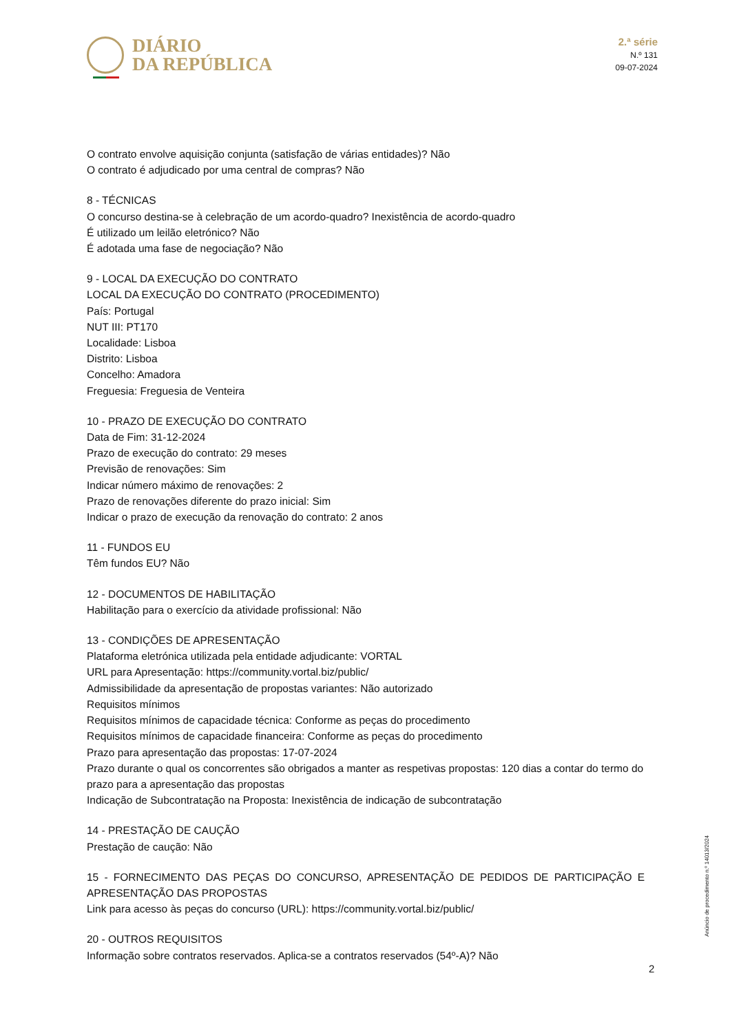DIÁRIO
DA REPÚBLICA
2.ª série
N.º 131
09-07-2024
O contrato envolve aquisição conjunta (satisfação de várias entidades)? Não
O contrato é adjudicado por uma central de compras? Não
8 - TÉCNICAS
O concurso destina-se à celebração de um acordo-quadro? Inexistência de acordo-quadro
É utilizado um leilão eletrónico? Não
É adotada uma fase de negociação? Não
9 - LOCAL DA EXECUÇÃO DO CONTRATO
LOCAL DA EXECUÇÃO DO CONTRATO (PROCEDIMENTO)
País: Portugal
NUT III: PT170
Localidade: Lisboa
Distrito: Lisboa
Concelho: Amadora
Freguesia: Freguesia de Venteira
10 - PRAZO DE EXECUÇÃO DO CONTRATO
Data de Fim: 31-12-2024
Prazo de execução do contrato: 29 meses
Previsão de renovações: Sim
Indicar número máximo de renovações: 2
Prazo de renovações diferente do prazo inicial: Sim
Indicar o prazo de execução da renovação do contrato: 2 anos
11 - FUNDOS EU
Têm fundos EU? Não
12 - DOCUMENTOS DE HABILITAÇÃO
Habilitação para o exercício da atividade profissional: Não
13 - CONDIÇÕES DE APRESENTAÇÃO
Plataforma eletrónica utilizada pela entidade adjudicante: VORTAL
URL para Apresentação: https://community.vortal.biz/public/
Admissibilidade da apresentação de propostas variantes: Não autorizado
Requisitos mínimos
Requisitos mínimos de capacidade técnica: Conforme as peças do procedimento
Requisitos mínimos de capacidade financeira: Conforme as peças do procedimento
Prazo para apresentação das propostas: 17-07-2024
Prazo durante o qual os concorrentes são obrigados a manter as respetivas propostas: 120 dias a contar do termo do prazo para a apresentação das propostas
Indicação de Subcontratação na Proposta: Inexistência de indicação de subcontratação
14 - PRESTAÇÃO DE CAUÇÃO
Prestação de caução: Não
15 - FORNECIMENTO DAS PEÇAS DO CONCURSO, APRESENTAÇÃO DE PEDIDOS DE PARTICIPAÇÃO E APRESENTAÇÃO DAS PROPOSTAS
Link para acesso às peças do concurso (URL): https://community.vortal.biz/public/
20 - OUTROS REQUISITOS
Informação sobre contratos reservados. Aplica-se a contratos reservados (54º-A)? Não
Anúncio de procedimento n.º 14013/2024
2